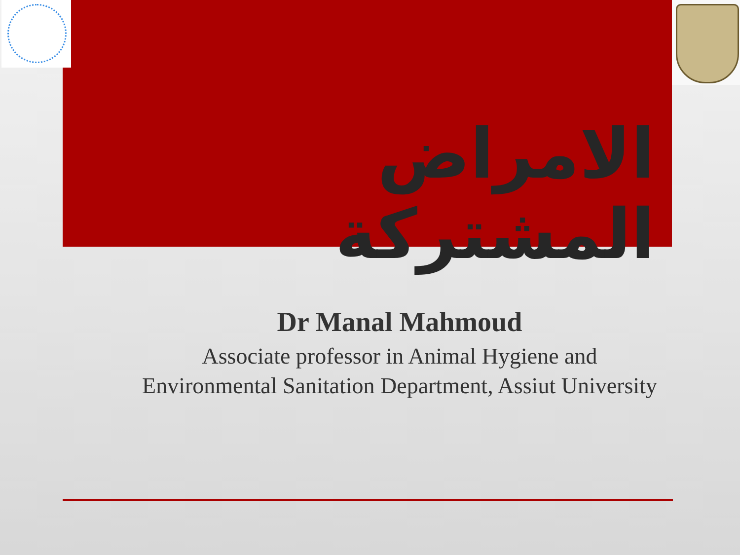الامراض المشتركة
Dr Manal Mahmoud
Associate professor in Animal Hygiene and
Environmental Sanitation Department, Assiut University